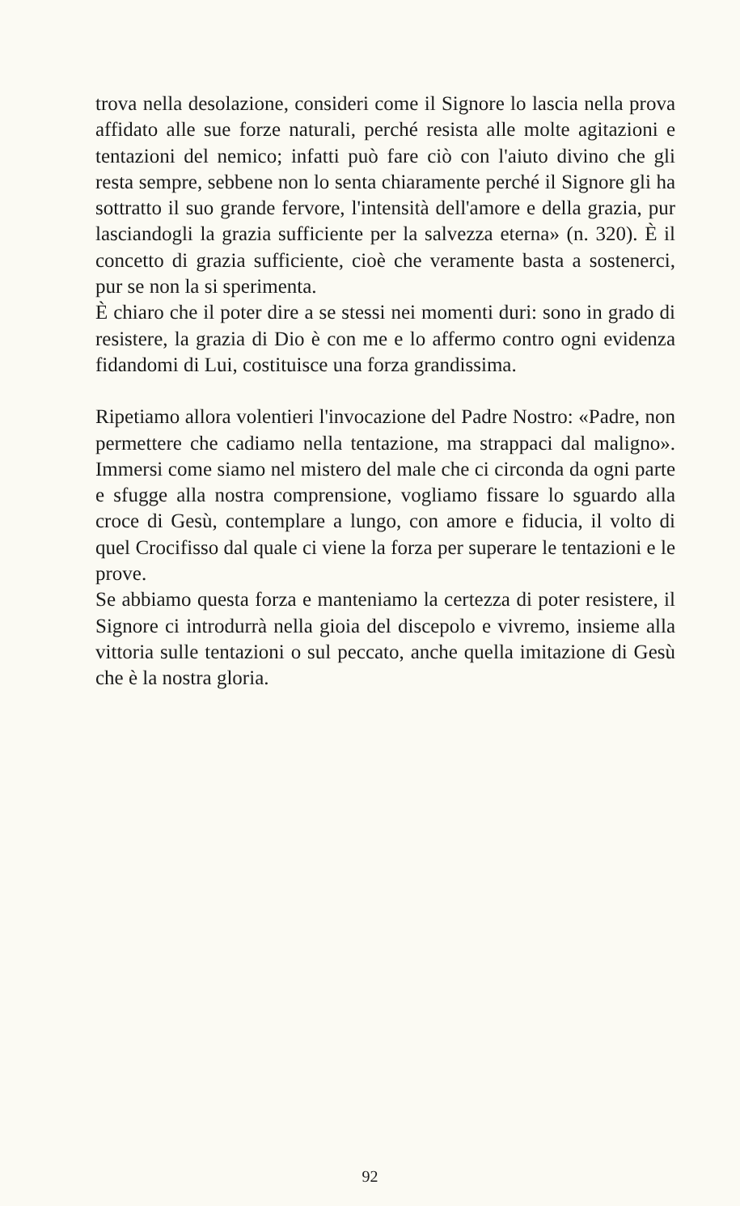trova nella desolazione, consideri come il Signore lo lascia nella prova affidato alle sue forze naturali, perché resista alle molte agitazioni e tentazioni del nemico; infatti può fare ciò con l'aiuto divino che gli resta sempre, sebbene non lo senta chiaramente perché il Signore gli ha sottratto il suo grande fervore, l'intensità dell'amore e della grazia, pur lasciandogli la grazia sufficiente per la salvezza eterna» (n. 320). È il concetto di grazia sufficiente, cioè che veramente basta a sostenerci, pur se non la si sperimenta.
È chiaro che il poter dire a se stessi nei momenti duri: sono in grado di resistere, la grazia di Dio è con me e lo affermo contro ogni evidenza fidandomi di Lui, costituisce una forza grandissima.
Ripetiamo allora volentieri l'invocazione del Padre Nostro: «Padre, non permettere che cadiamo nella tentazione, ma strappaci dal maligno». Immersi come siamo nel mistero del male che ci circonda da ogni parte e sfugge alla nostra comprensione, vogliamo fissare lo sguardo alla croce di Gesù, contemplare a lungo, con amore e fiducia, il volto di quel Crocifisso dal quale ci viene la forza per superare le tentazioni e le prove.
Se abbiamo questa forza e manteniamo la certezza di poter resistere, il Signore ci introdurrà nella gioia del discepolo e vivremo, insieme alla vittoria sulle tentazioni o sul peccato, anche quella imitazione di Gesù che è la nostra gloria.
92